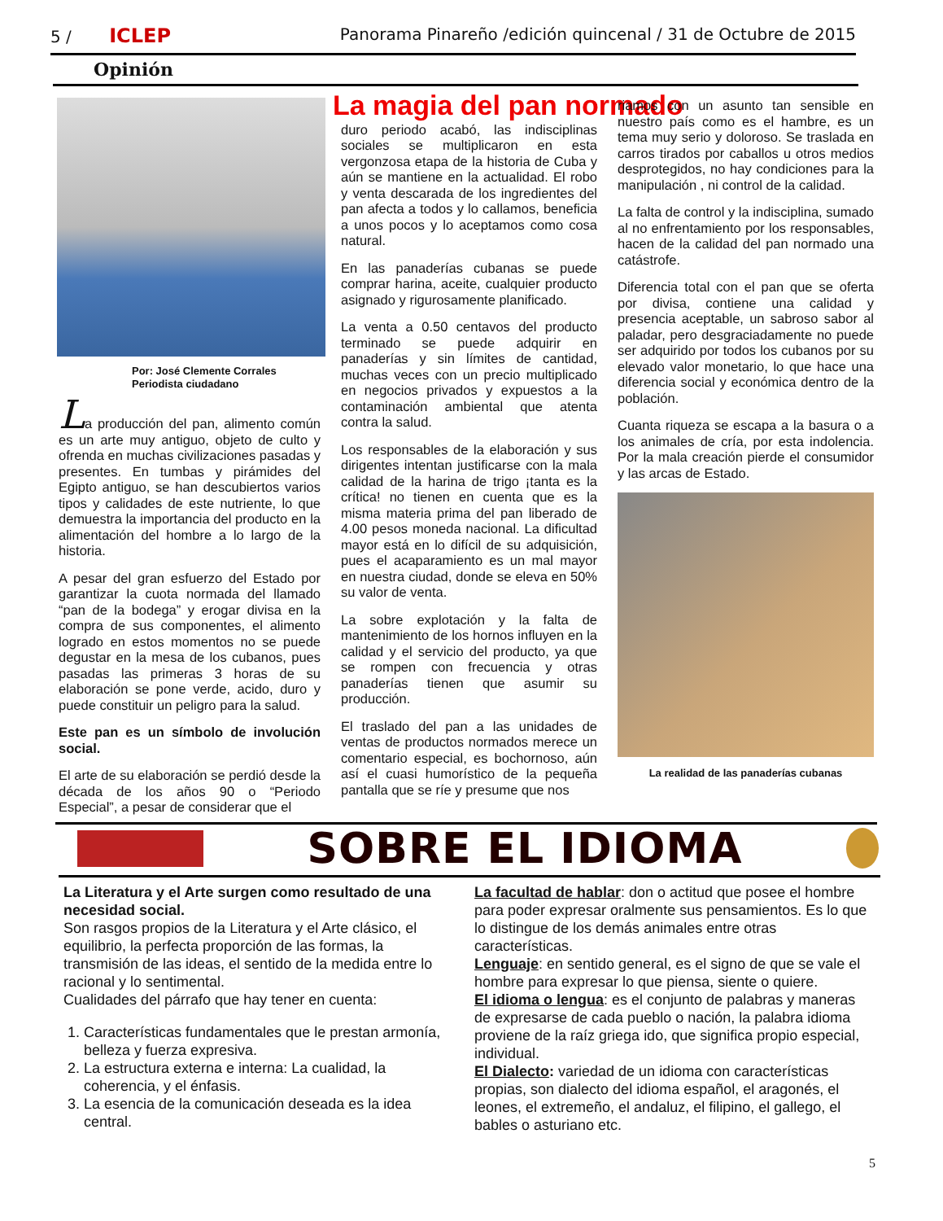5 / ICLEP Panorama Pinareño /edición quincenal / 31 de Octubre de 2015
Opinión
Por: José Clemente Corrales
Periodista ciudadano
La producción del pan, alimento común es un arte muy antiguo, objeto de culto y ofrenda en muchas civilizaciones pasadas y presentes. En tumbas y pirámides del Egipto antiguo, se han descubiertos varios tipos y calidades de este nutriente, lo que demuestra la importancia del producto en la alimentación del hombre a lo largo de la historia.
A pesar del gran esfuerzo del Estado por garantizar la cuota normada del llamado “pan de la bodega” y erogar divisa en la compra de sus componentes, el alimento logrado en estos momentos no se puede degustar en la mesa de los cubanos, pues pasadas las primeras 3 horas de su elaboración se pone verde, acido, duro y puede constituir un peligro para la salud.
Este pan es un símbolo de involución social.
El arte de su elaboración se perdió desde la década de los años 90 o “Periodo Especial”, a pesar de considerar que el
La magia del pan normado
duro periodo acabó, las indisciplinas sociales se multiplicaron en esta vergonzosa etapa de la historia de Cuba y aún se mantiene en la actualidad. El robo y venta descarada de los ingredientes del pan afecta a todos y lo callamos, beneficia a unos pocos y lo aceptamos como cosa natural.
En las panaderías cubanas se puede comprar harina, aceite, cualquier producto asignado y rigurosamente planificado.
La venta a 0.50 centavos del producto terminado se puede adquirir en panaderías y sin límites de cantidad, muchas veces con un precio multiplicado en negocios privados y expuestos a la contaminación ambiental que atenta contra la salud.
Los responsables de la elaboración y sus dirigentes intentan justificarse con la mala calidad de la harina de trigo ¡tanta es la crítica! no tienen en cuenta que es la misma materia prima del pan liberado de 4.00 pesos moneda nacional. La dificultad mayor está en lo difícil de su adquisición, pues el acaparamiento es un mal mayor en nuestra ciudad, donde se eleva en 50% su valor de venta.
La sobre explotación y la falta de mantenimiento de los hornos influyen en la calidad y el servicio del producto, ya que se rompen con frecuencia y otras panaderías tienen que asumir su producción.
El traslado del pan a las unidades de ventas de productos normados merece un comentario especial, es bochornoso, aún así el cuasi humorístico de la pequeña pantalla que se ríe y presume que nos
riamos con un asunto tan sensible en nuestro país como es el hambre, es un tema muy serio y doloroso. Se traslada en carros tirados por caballos u otros medios desprotegidos, no hay condiciones para la manipulación , ni control de la calidad.
La falta de control y la indisciplina, sumado al no enfrentamiento por los responsables, hacen de la calidad del pan normado una catástrofe.
Diferencia total con el pan que se oferta por divisa, contiene una calidad y presencia aceptable, un sabroso sabor al paladar, pero desgraciadamente no puede ser adquirido por todos los cubanos por su elevado valor monetario, lo que hace una diferencia social y económica dentro de la población.
Cuanta riqueza se escapa a la basura o a los animales de cría, por esta indolencia. Por la mala creación pierde el consumidor y las arcas de Estado.
La realidad de las panaderías cubanas
SOBRE EL IDIOMA
La Literatura y el Arte surgen como resultado de una necesidad social.
Son rasgos propios de la Literatura y el Arte clásico, el equilibrio, la perfecta proporción de las formas, la transmisión de las ideas, el sentido de la medida entre lo racional y lo sentimental.
Cualidades del párrafo que hay tener en cuenta:
1. Características fundamentales que le prestan armonía, belleza y fuerza expresiva.
2. La estructura externa e interna: La cualidad, la coherencia, y el énfasis.
3. La esencia de la comunicación deseada es la idea central.
La facultad de hablar: don o actitud que posee el hombre para poder expresar oralmente sus pensamientos. Es lo que lo distingue de los demás animales entre otras características.
Lenguaje: en sentido general, es el signo de que se vale el hombre para expresar lo que piensa, siente o quiere.
El idioma o lengua: es el conjunto de palabras y maneras de expresarse de cada pueblo o nación, la palabra idioma proviene de la raíz griega ido, que significa propio especial, individual.
El Dialecto: variedad de un idioma con características propias, son dialecto del idioma español, el aragonés, el leones, el extremeño, el andaluz, el filipino, el gallego, el bables o asturiano etc.
5